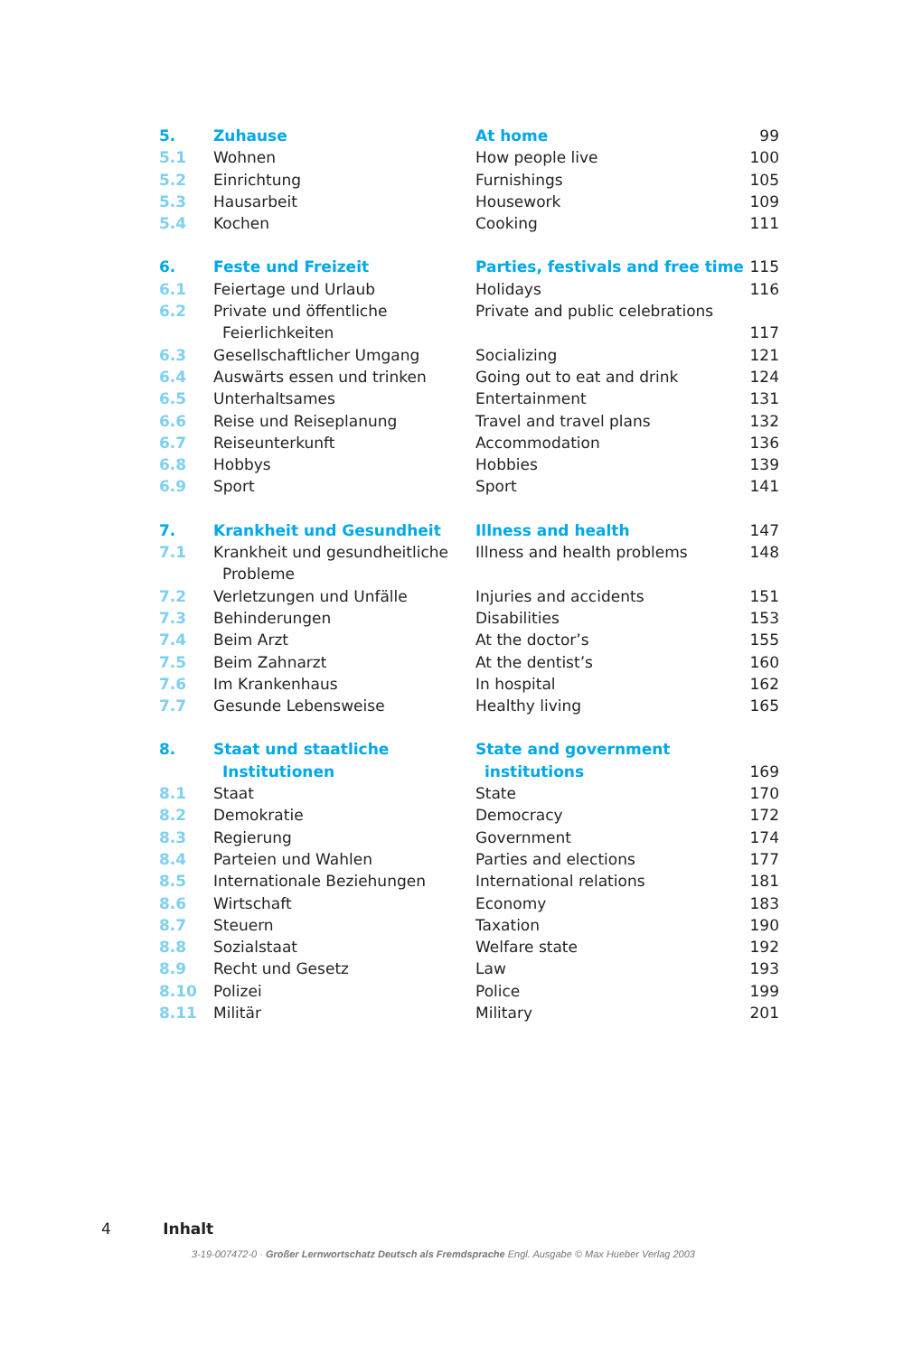| 5. | Zuhause | At home | 99 |
| 5.1 | Wohnen | How people live | 100 |
| 5.2 | Einrichtung | Furnishings | 105 |
| 5.3 | Hausarbeit | Housework | 109 |
| 5.4 | Kochen | Cooking | 111 |
| 6. | Feste und Freizeit | Parties, festivals and free time | 115 |
| 6.1 | Feiertage und Urlaub | Holidays | 116 |
| 6.2 | Private und öffentliche | Private and public celebrations | |
| | Feierlichkeiten | | 117 |
| 6.3 | Gesellschaftlicher Umgang | Socializing | 121 |
| 6.4 | Auswärts essen und trinken | Going out to eat and drink | 124 |
| 6.5 | Unterhaltsames | Entertainment | 131 |
| 6.6 | Reise und Reiseplanung | Travel and travel plans | 132 |
| 6.7 | Reiseunterkunft | Accommodation | 136 |
| 6.8 | Hobbys | Hobbies | 139 |
| 6.9 | Sport | Sport | 141 |
| 7. | Krankheit und Gesundheit | Illness and health | 147 |
| 7.1 | Krankheit und gesundheitliche | Illness and health problems | 148 |
| | Probleme | | |
| 7.2 | Verletzungen und Unfälle | Injuries and accidents | 151 |
| 7.3 | Behinderungen | Disabilities | 153 |
| 7.4 | Beim Arzt | At the doctor’s | 155 |
| 7.5 | Beim Zahnarzt | At the dentist’s | 160 |
| 7.6 | Im Krankenhaus | In hospital | 162 |
| 7.7 | Gesunde Lebensweise | Healthy living | 165 |
| 8. | Staat und staatliche | State and government | |
| | Institutionen | institutions | 169 |
| 8.1 | Staat | State | 170 |
| 8.2 | Demokratie | Democracy | 172 |
| 8.3 | Regierung | Government | 174 |
| 8.4 | Parteien und Wahlen | Parties and elections | 177 |
| 8.5 | Internationale Beziehungen | International relations | 181 |
| 8.6 | Wirtschaft | Economy | 183 |
| 8.7 | Steuern | Taxation | 190 |
| 8.8 | Sozialstaat | Welfare state | 192 |
| 8.9 | Recht und Gesetz | Law | 193 |
| 8.10 | Polizei | Police | 199 |
| 8.11 | Militär | Military | 201 |
4 Inhalt
3-19-007472-0 · Großer Lernwortschatz Deutsch als Fremdsprache Engl. Ausgabe © Max Hueber Verlag 2003